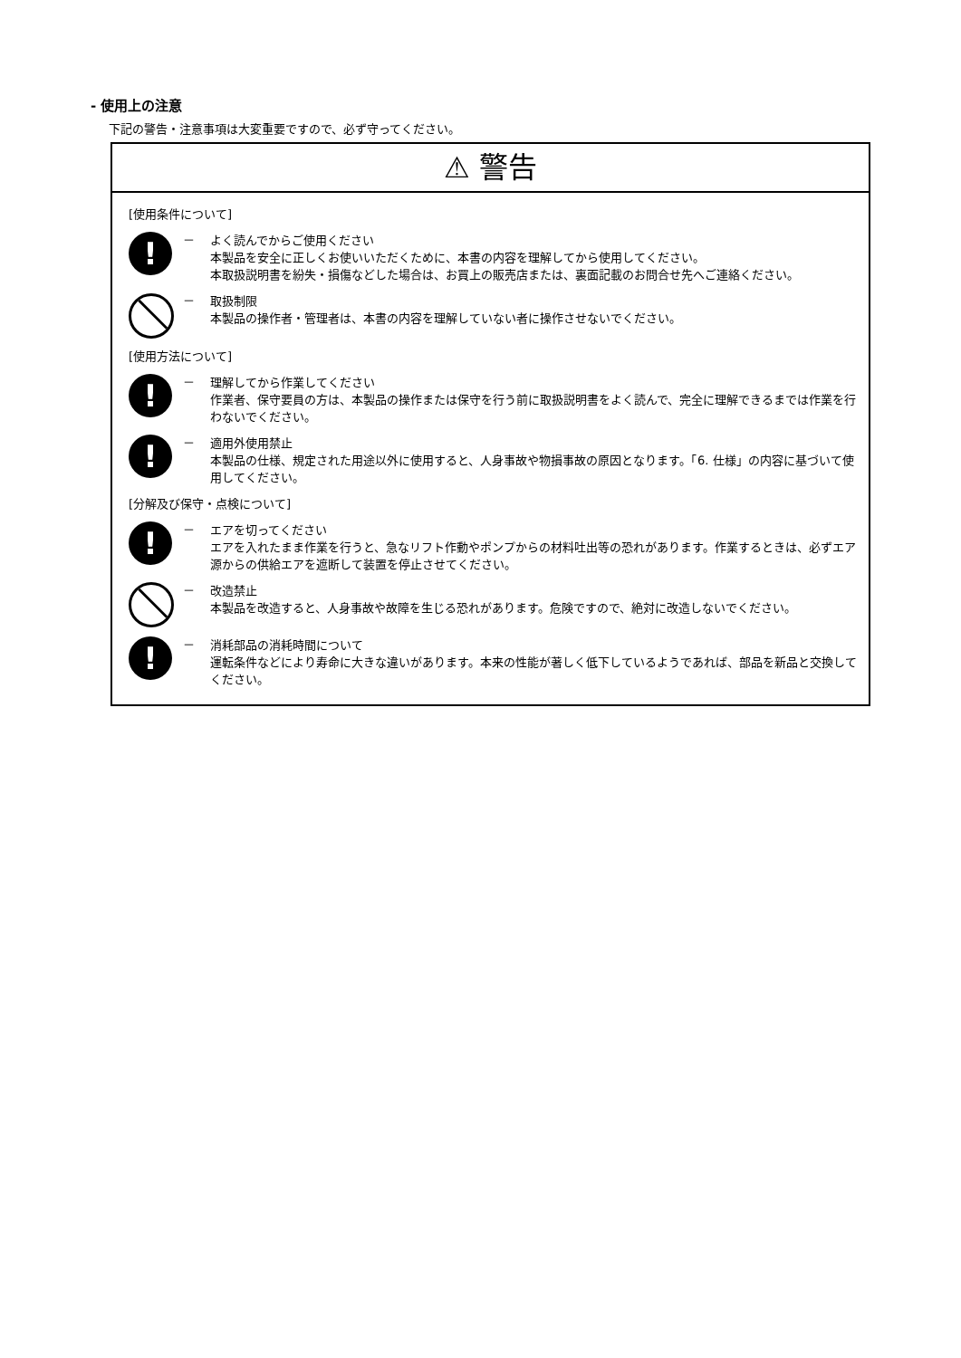- 使用上の注意
下記の警告・注意事項は大変重要ですので、必ず守ってください。
⚠ 警告
[使用条件について]
!
－ よく読んでからご使用ください
本製品を安全に正しくお使いいただくために、本書の内容を理解してから使用してください。
本取扱説明書を紛失・損傷などした場合は、お買上の販売店または、裏面記載のお問合せ先へご連絡ください。
－ 取扱制限
本製品の操作者・管理者は、本書の内容を理解していない者に操作させないでください。
[使用方法について]
!
－ 理解してから作業してください
作業者、保守要員の方は、本製品の操作または保守を行う前に取扱説明書をよく読んで、完全に理解できるまでは作業を行わないでください。
!
－ 適用外使用禁止
本製品の仕様、規定された用途以外に使用すると、人身事故や物損事故の原因となります。「6. 仕様」の内容に基づいて使用してください。
[分解及び保守・点検について]
!
－ エアを切ってください
エアを入れたまま作業を行うと、急なリフト作動やポンプからの材料吐出等の恐れがあります。作業するときは、必ずエア源からの供給エアを遮断して装置を停止させてください。
－ 改造禁止
本製品を改造すると、人身事故や故障を生じる恐れがあります。危険ですので、絶対に改造しないでください。
!
－ 消耗部品の消耗時間について
運転条件などにより寿命に大きな違いがあります。本来の性能が著しく低下しているようであれば、部品を新品と交換してください。